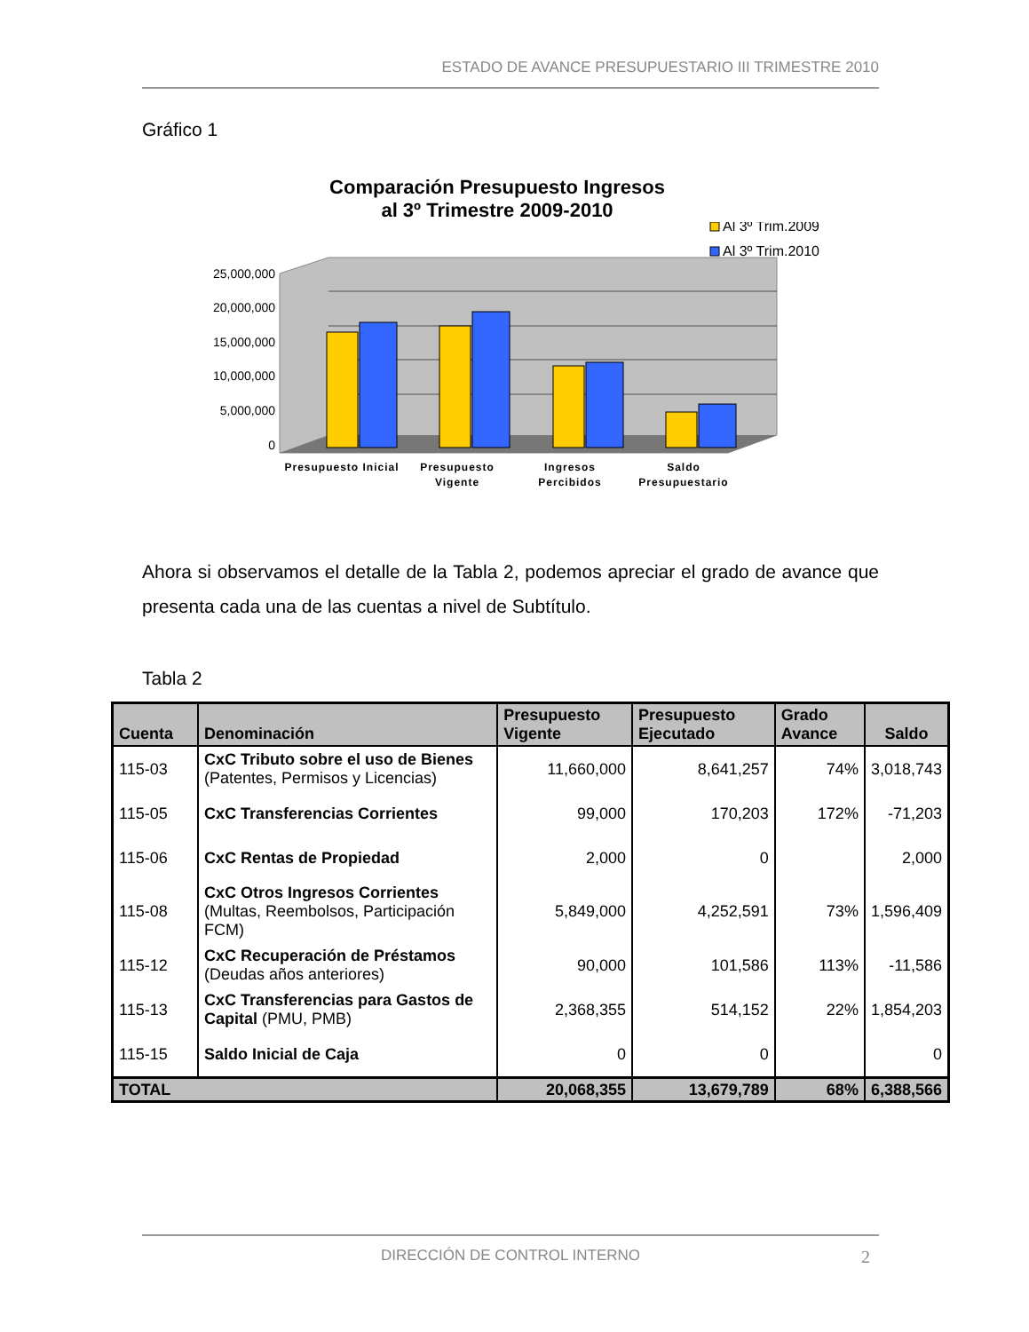ESTADO DE AVANCE PRESUPUESTARIO III TRIMESTRE 2010
Gráfico 1
Comparación Presupuesto Ingresos
al 3º Trimestre 2009-2010
Al 3º Trim.2009
Al 3º Trim.2010
25,000,000
20,000,000
15,000,000
10,000,000
5,000,000
0
Presupuesto Inicial
Presupuesto
Vigente
Ingresos
Percibidos
Saldo
Presupuestario
Ahora si observamos el detalle de la Tabla 2, podemos apreciar el grado de avance que presenta cada una de las cuentas a nivel de Subtítulo.
Tabla 2
| Cuenta | Denominación | Presupuesto Vigente | Presupuesto Ejecutado | Grado Avance | Saldo |
| --- | --- | --- | --- | --- | --- |
| 115-03 | CxC Tributo sobre el uso de Bienes (Patentes, Permisos y Licencias) | 11,660,000 | 8,641,257 | 74% | 3,018,743 |
| 115-05 | CxC Transferencias Corrientes | 99,000 | 170,203 | 172% | -71,203 |
| 115-06 | CxC Rentas de Propiedad | 2,000 | 0 | | 2,000 |
| 115-08 | CxC Otros Ingresos Corrientes (Multas, Reembolsos, Participación FCM) | 5,849,000 | 4,252,591 | 73% | 1,596,409 |
| 115-12 | CxC Recuperación de Préstamos (Deudas años anteriores) | 90,000 | 101,586 | 113% | -11,586 |
| 115-13 | CxC Transferencias para Gastos de Capital (PMU, PMB) | 2,368,355 | 514,152 | 22% | 1,854,203 |
| 115-15 | Saldo Inicial de Caja | 0 | 0 | | 0 |
| TOTAL | | 20,068,355 | 13,679,789 | 68% | 6,388,566 |
DIRECCIÓN DE CONTROL INTERNO 2